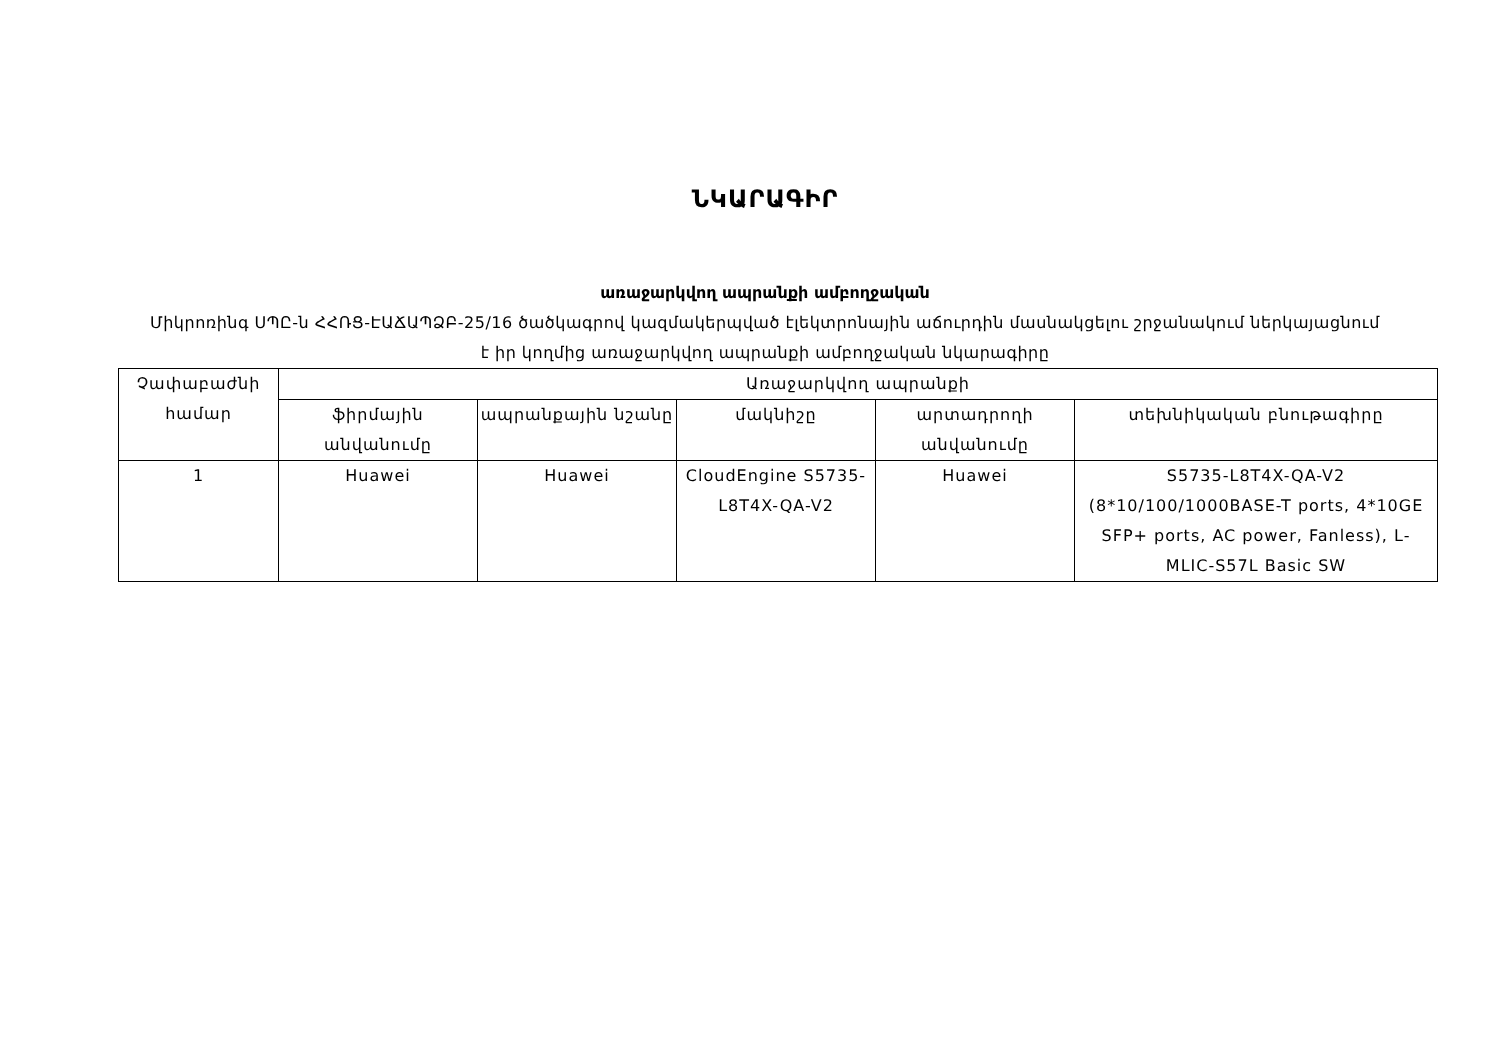ՆԿԱՐԱԳԻՐ
առաջարկվող ապրանքի ամբողջական
Միկրոռինգ ՍՊԸ-ն ՀՀՌՑ-ԷԱՃԱՊՁԲ-25/16 ծածկագրով կազմակերպված էլեկտրոնային աճուրդին մասնակցելու շրջանակում ներկայացնում է իր կողմից առաջարկվող ապրանքի ամբողջական նկարագիրը
| Չափաբաժնի համար | Առաջարկվող ապրանքի | | | | |
| --- | --- | --- | --- | --- | --- |
| | ֆիրմային անվանումը | ապրանքային նշանը | մակնիշը | արտադրողի անվանումը | տեխնիկական բնութագիրը |
| 1 | Huawei | Huawei | CloudEngine S5735-L8T4X-QA-V2 | Huawei | S5735-L8T4X-QA-V2 (8*10/100/1000BASE-T ports, 4*10GE SFP+ ports, AC power, Fanless), L-MLIC-S57L Basic SW |